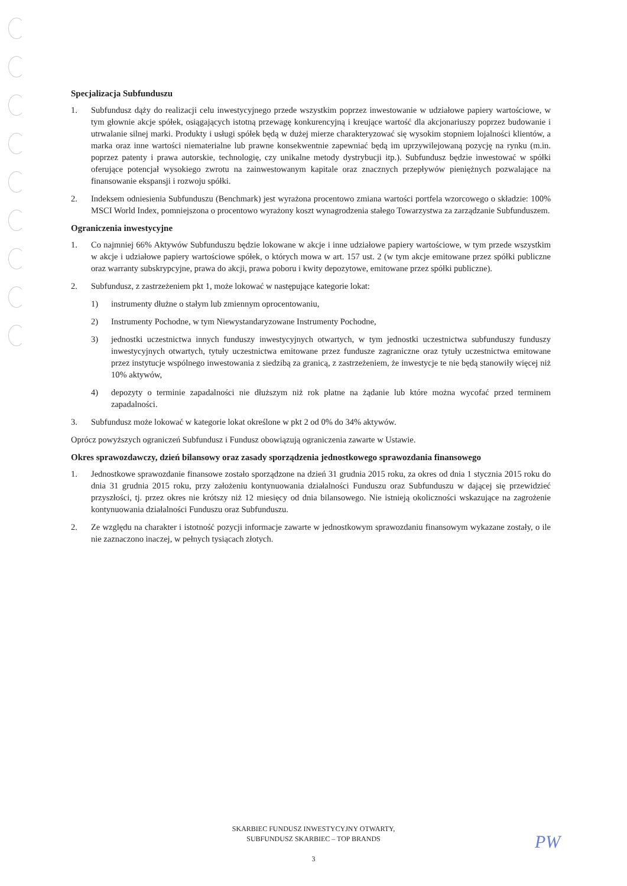Specjalizacja Subfunduszu
1. Subfundusz dąży do realizacji celu inwestycyjnego przede wszystkim poprzez inwestowanie w udziałowe papiery wartościowe, w tym głownie akcje spółek, osiągających istotną przewagę konkurencyjną i kreujące wartość dla akcjonariuszy poprzez budowanie i utrwalanie silnej marki. Produkty i usługi spółek będą w dużej mierze charakteryzować się wysokim stopniem lojalności klientów, a marka oraz inne wartości niematerialne lub prawne konsekwentnie zapewniać będą im uprzywilejowaną pozycję na rynku (m.in. poprzez patenty i prawa autorskie, technologię, czy unikalne metody dystrybucji itp.). Subfundusz będzie inwestować w spółki oferujące potencjał wysokiego zwrotu na zainwestowanym kapitale oraz znacznych przepływów pieniężnych pozwalające na finansowanie ekspansji i rozwoju spółki.
2. Indeksem odniesienia Subfunduszu (Benchmark) jest wyrażona procentowo zmiana wartości portfela wzorcowego o składzie: 100% MSCI World Index, pomniejszona o procentowo wyrażony koszt wynagrodzenia stałego Towarzystwa za zarządzanie Subfunduszem.
Ograniczenia inwestycyjne
1. Co najmniej 66% Aktywów Subfunduszu będzie lokowane w akcje i inne udziałowe papiery wartościowe, w tym przede wszystkim w akcje i udziałowe papiery wartościowe spółek, o których mowa w art. 157 ust. 2 (w tym akcje emitowane przez spółki publiczne oraz warranty subskrypcyjne, prawa do akcji, prawa poboru i kwity depozytowe, emitowane przez spółki publiczne).
2. Subfundusz, z zastrzeżeniem pkt 1, może lokować w następujące kategorie lokat:
1) instrumenty dłużne o stałym lub zmiennym oprocentowaniu,
2) Instrumenty Pochodne, w tym Niewystandaryzowane Instrumenty Pochodne,
3) jednostki uczestnictwa innych funduszy inwestycyjnych otwartych, w tym jednostki uczestnictwa subfunduszy funduszy inwestycyjnych otwartych, tytuły uczestnictwa emitowane przez fundusze zagraniczne oraz tytuły uczestnictwa emitowane przez instytucje wspólnego inwestowania z siedzibą za granicą, z zastrzeżeniem, że inwestycje te nie będą stanowiły więcej niż 10% aktywów,
4) depozyty o terminie zapadalności nie dłuższym niż rok płatne na żądanie lub które można wycofać przed terminem zapadalności.
3. Subfundusz może lokować w kategorie lokat określone w pkt 2 od 0% do 34% aktywów.
Oprócz powyższych ograniczeń Subfundusz i Fundusz obowiązują ograniczenia zawarte w Ustawie.
Okres sprawozdawczy, dzień bilansowy oraz zasady sporządzenia jednostkowego sprawozdania finansowego
1. Jednostkowe sprawozdanie finansowe zostało sporządzone na dzień 31 grudnia 2015 roku, za okres od dnia 1 stycznia 2015 roku do dnia 31 grudnia 2015 roku, przy założeniu kontynuowania działalności Funduszu oraz Subfunduszu w dającej się przewidzieć przyszłości, tj. przez okres nie krótszy niż 12 miesięcy od dnia bilansowego. Nie istnieją okoliczności wskazujące na zagrożenie kontynuowania działalności Funduszu oraz Subfunduszu.
2. Ze względu na charakter i istotność pozycji informacje zawarte w jednostkowym sprawozdaniu finansowym wykazane zostały, o ile nie zaznaczono inaczej, w pełnych tysiącach złotych.
SKARBIEC FUNDUSZ INWESTYCYJNY OTWARTY,
SUBFUNDUSZ SKARBIEC – TOP BRANDS
3
PW